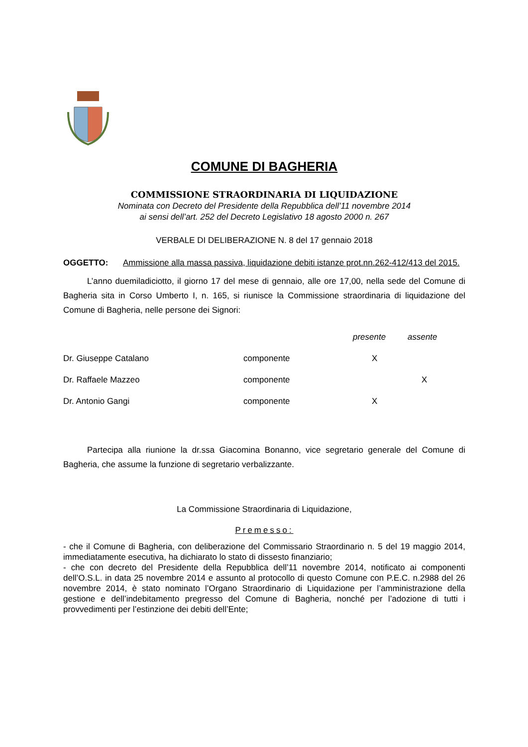COMUNE DI BAGHERIA
COMMISSIONE STRAORDINARIA DI LIQUIDAZIONE
Nominata con Decreto del Presidente della Repubblica dell’11 novembre 2014
ai sensi dell’art. 252 del Decreto Legislativo 18 agosto 2000 n. 267
VERBALE DI DELIBERAZIONE N. 8 del 17 gennaio 2018
OGGETTO: Ammissione alla massa passiva, liquidazione debiti istanze prot.nn.262-412/413 del 2015.
L’anno duemiladiciotto, il giorno 17 del mese di gennaio, alle ore 17,00, nella sede del Comune di Bagheria sita in Corso Umberto I, n. 165, si riunisce la Commissione straordinaria di liquidazione del Comune di Bagheria, nelle persone dei Signori:
| | | presente | assente |
| --- | --- | --- | --- |
| Dr. Giuseppe Catalano | componente | X | |
| Dr. Raffaele Mazzeo | componente | | X |
| Dr. Antonio Gangi | componente | X | |
Partecipa alla riunione la dr.ssa Giacomina Bonanno, vice segretario generale del Comune di Bagheria, che assume la funzione di segretario verbalizzante.
La Commissione Straordinaria di Liquidazione,
Premesso:
- che il Comune di Bagheria, con deliberazione del Commissario Straordinario n. 5 del 19 maggio 2014, immediatamente esecutiva, ha dichiarato lo stato di dissesto finanziario;
- che con decreto del Presidente della Repubblica dell’11 novembre 2014, notificato ai componenti dell’O.S.L. in data 25 novembre 2014 e assunto al protocollo di questo Comune con P.E.C. n.2988 del 26 novembre 2014, è stato nominato l’Organo Straordinario di Liquidazione per l’amministrazione della gestione e dell’indebitamento pregresso del Comune di Bagheria, nonché per l’adozione di tutti i provvedimenti per l’estinzione dei debiti dell’Ente;